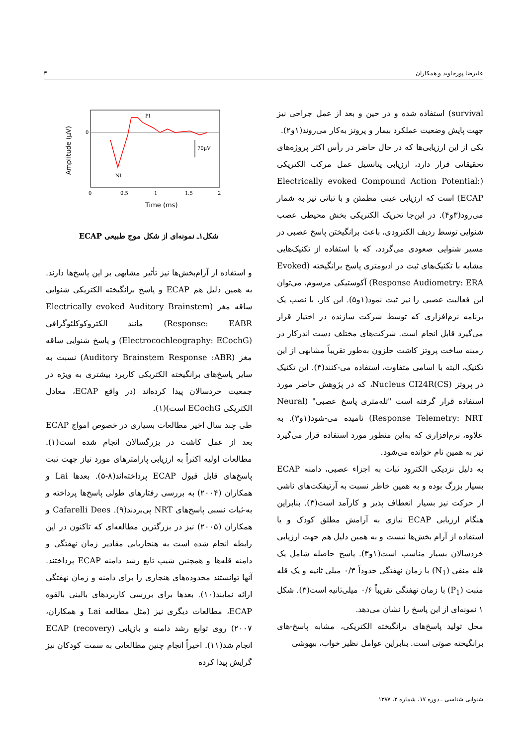علیرضا پورجاوید و همکاران ۳
survival) استفاده شده و در حین و بعد از عمل جراحی نیز جهت پایش وضعیت عملکرد بیمار و پروتز به‌کار می‌روند(۱و۲).
یکی از این ارزیابی‌ها که در حال حاضر در رأس اکثر پروژه‌های تحقیقاتی قرار دارد، ارزیابی پتانسیل عمل مرکب الکتریکی (Electrically evoked Compound Action Potential: ECAP) است که ارزیابی عینی مطمئن و با ثباتی نیز به شمار می‌رود(۳و۴). در این‌جا تحریک الکتریکی بخش محیطی عصب شنوایی توسط ردیف الکترودی، باعث برانگیختن پاسخ عصبی در مسیر شنوایی صعودی می‌گردد، که با استفاده از تکنیک‌هایی مشابه با تکنیک‌های ثبت در ادیومتری پاسخ برانگیخته (Evoked Response Audiometry: ERA) آکوستیکی مرسوم، می‌توان این فعالیت عصبی را نیز ثبت نمود(۱و۵). این کار، با نصب یک برنامه نرم‌افزاری که توسط شرکت سازنده در اختیار قرار می‌گیرد قابل انجام است. شرکت‌های مختلف دست اندرکار در زمینه ساخت پروتز کاشت حلزون به‌طور تقریباً مشابهی از این تکنیک، البته با اسامی متفاوت، استفاده می-کنند(۳). این تکنیک در پروتز Nucleus CI24R(CS)، که در پژوهش حاضر مورد استفاده قرار گرفته است "تله‌متری پاسخ عصبی" (Neural Response Telemetry: NRT) نامیده می-شود(۱و۳). به علاوه، نرم‌افزاری که به‌این منظور مورد استفاده قرار می‌گیرد نیز به همین نام خوانده می‌شود.
به دلیل نزدیکی الکترود ثبات به اجزاء عصبی، دامنه ECAP بسیار بزرگ بوده و به همین خاطر نسبت به آرتیفکت‌های ناشی از حرکت نیز بسیار انعطاف پذیر و کارآمد است(۳). بنابراین هنگام ارزیابی ECAP نیازی به آرامش مطلق کودک و یا استفاده از آرام بخش‌ها نیست و به همین دلیل هم جهت ارزیابی خردسالان بسیار مناسب است(۱و۳). پاسخ حاصله شامل یک قله منفی (N<sub>1</sub>) با زمان نهفتگی حدوداً ۰/۳ میلی ثانیه و یک قله مثبت (P<sub>1</sub>) با زمان نهفتگی تقریباً ۰/۶ میلی‌ثانیه است(۳). شکل ۱ نمونه‌ای از این پاسخ را نشان می‌دهد.
محل تولید پاسخ‌های برانگیخته الکتریکی، مشابه پاسخ-های برانگیخته صوتی است. بنابراین عوامل نظیر خواب، بیهوشی
70µV
PI
NI
0
0
0.5
1
1.5
2
Time (ms)
Amplitude (µV)
شکل۱ـ نمونه‌ای از شکل موج طبیعی ECAP
و استفاده از آرام‌بخش‌ها نیز تأثیر مشابهی بر این پاسخ‌ها دارند. به همین دلیل هم ECAP و پاسخ برانگیخته الکتریکی شنوایی ساقه مغز (Electrically evoked Auditory Brainstem Response: EABR) مانند الکتروکوکلئوگرافی (Electrocochleography: ECochG) و پاسخ شنوایی ساقه مغز (Auditory Brainstem Response :ABR) نسبت به سایر پاسخ‌های برانگیخته الکتریکی کاربرد بیشتری به ویژه در جمعیت خردسالان پیدا کرده‌اند (در واقع ECAP، معادل الکتریکی ECochG است)(۱).
طی چند سال اخیر مطالعات بسیاری در خصوص امواج ECAP بعد از عمل کاشت در بزرگسالان انجام شده است(۱). مطالعات اولیه اکثراً به ارزیابی پارامترهای مورد نیاز جهت ثبت پاسخ‌های قابل قبول ECAP پرداخته‌اند(۸-۵). بعدها Lai و همکاران (۲۰۰۴) به بررسی رفتارهای طولی پاسخ‌ها پرداخته و به-ثبات نسبی پاسخ‌های NRT پی‌بردند(۹). Cafarelli Dees و همکاران (۲۰۰۵) نیز در بزرگترین مطالعه‌ای که تاکنون در این رابطه انجام شده است به هنجاریابی مقادیر زمان نهفتگی و دامنه قله‌ها و همچنین شیب تابع رشد دامنه ECAP پرداختند. آنها توانستند محدوده‌های هنجاری را برای دامنه و زمان نهفتگی ارائه نمایند(۱۰). بعدها برای بررسی کاربردهای بالینی بالقوه ECAP، مطالعات دیگری نیز (مثل مطالعه Lai و همکاران، ۲۰۰۷) روی توابع رشد دامنه و بازیابی (recovery) ECAP انجام شد(۱۱). اخیراً انجام چنین مطالعاتی به سمت کودکان نیز گرایش پیدا کرده
شنوایی شناسی ـ دوره ۱۷، شماره ۲، ۱۳۸۷